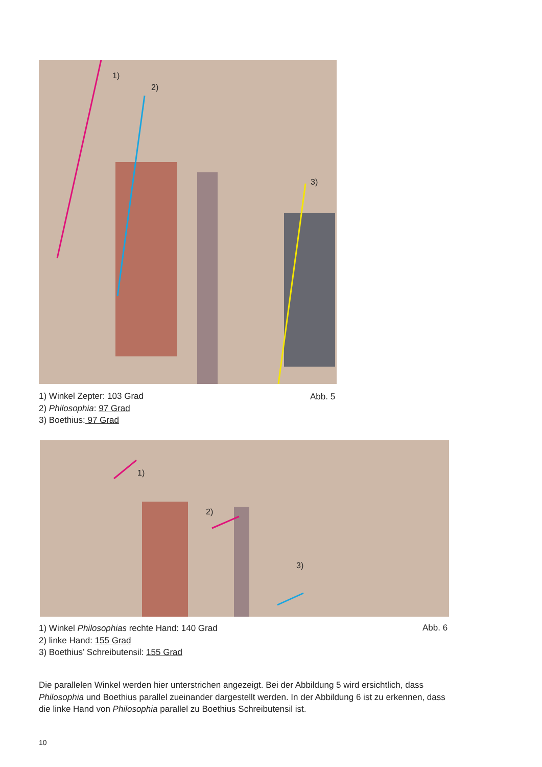1)
2)
3)
1) Winkel Zepter: 103 Grad
2) Philosophia: 97 Grad
3) Boethius: 97 Grad
Abb. 5
1)
2)
3)
1) Winkel Philosophias rechte Hand: 140 Grad
2) linke Hand: 155 Grad
3) Boethius’ Schreibutensil: 155 Grad
Abb. 6
Die parallelen Winkel werden hier unterstrichen angezeigt. Bei der Abbildung 5 wird ersichtlich, dass Philosophia und Boethius parallel zueinander dargestellt werden. In der Abbildung 6 ist zu erkennen, dass die linke Hand von Philosophia parallel zu Boethius Schreibutensil ist.
10